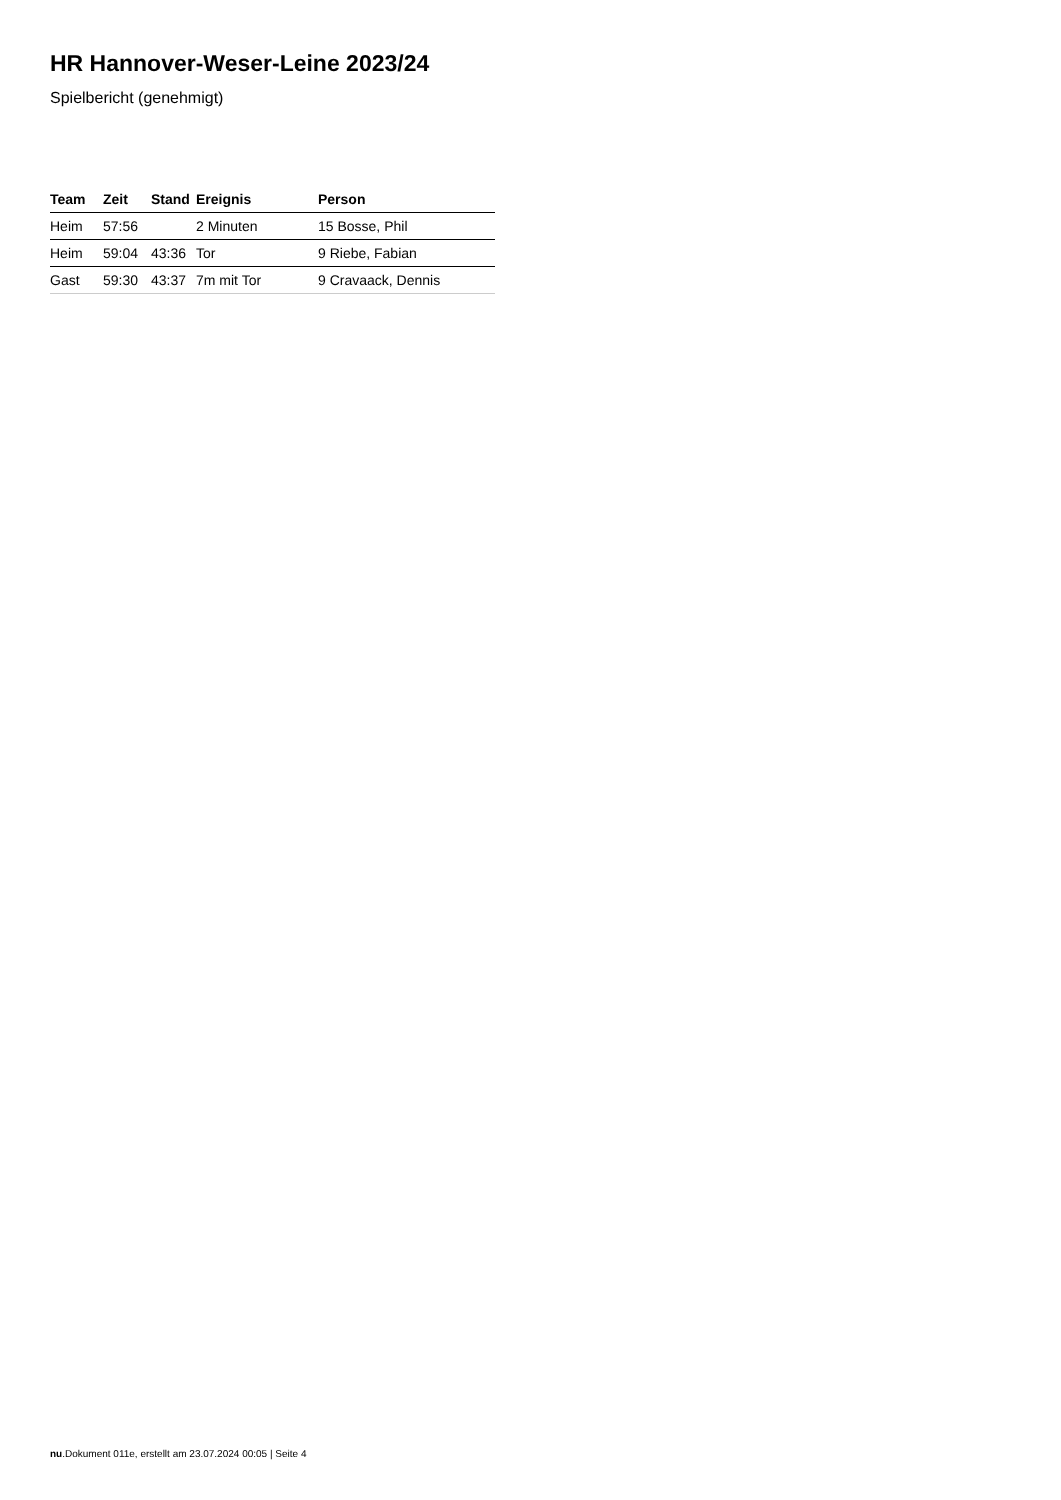HR Hannover-Weser-Leine 2023/24
Spielbericht (genehmigt)
| Team | Zeit | Stand | Ereignis | Person |
| --- | --- | --- | --- | --- |
| Heim | 57:56 | | 2 Minuten | 15 Bosse, Phil |
| Heim | 59:04 | 43:36 | Tor | 9 Riebe, Fabian |
| Gast | 59:30 | 43:37 | 7m mit Tor | 9 Cravaack, Dennis |
nu.Dokument 011e, erstellt am 23.07.2024 00:05 | Seite 4